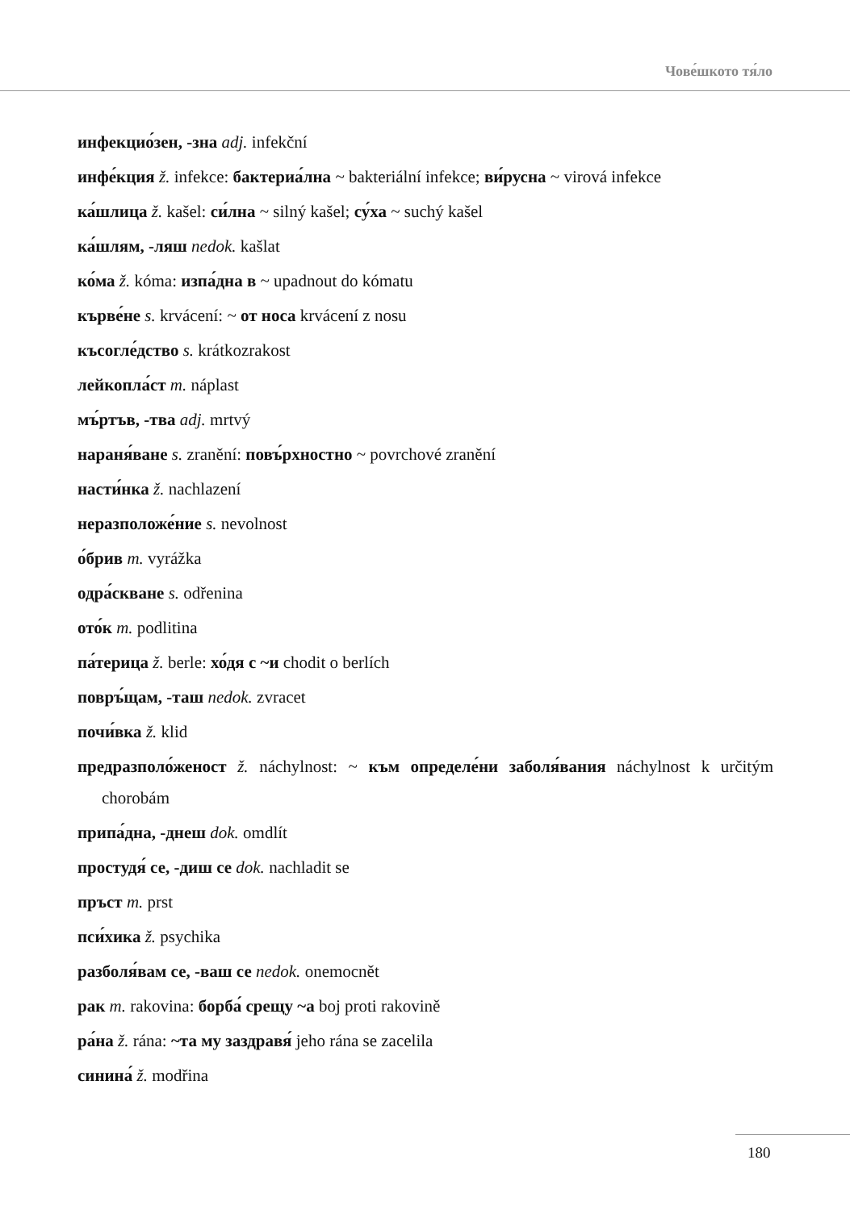Чове́шкото тя́ло
инфекцио́зен, -зна adj. infekční
инфе́кция ž. infekce: бактериа́лна ~ bakteriální infekce; ви́русна ~ virová infekce
ка́шлица ž. kašel: си́лна ~ silný kašel; су́ха ~ suchý kašel
ка́шлям, -ляш nedok. kašlat
ко́ма ž. kóma: изпа́дна в ~ upadnout do kómatu
кърве́не s. krvácení: ~ от носа krvácení z nosu
късогле́дство s. krátkozrakost
лейкопла́ст m. náplast
мъ́ртъв, -тва adj. mrtvý
нараня́ване s. zranění: повъ́рхностно ~ povrchové zranění
насти́нка ž. nachlazení
неразположе́ние s. nevolnost
о́брив m. vyrážka
одра́скване s. odřenina
ото́к m. podlitina
па́терица ž. berle: хо́дя с ~и chodit o berlích
повръ́щам, -таш nedok. zvracet
почи́вка ž. klid
предразполо́женост ž. náchylnost: ~ към определе́ни заболя́вания náchylnost k určitým chorobám
припа́дна, -днеш dok. omdlít
простудя́ се, -диш се dok. nachladit se
пръст m. prst
пси́хика ž. psychika
разболя́вам се, -ваш се nedok. onemocnět
рак m. rakovina: борба́ срещу ~а boj proti rakovině
ра́на ž. rána: ~та му заздравя́ jeho rána se zacelila
синина́ ž. modřina
180